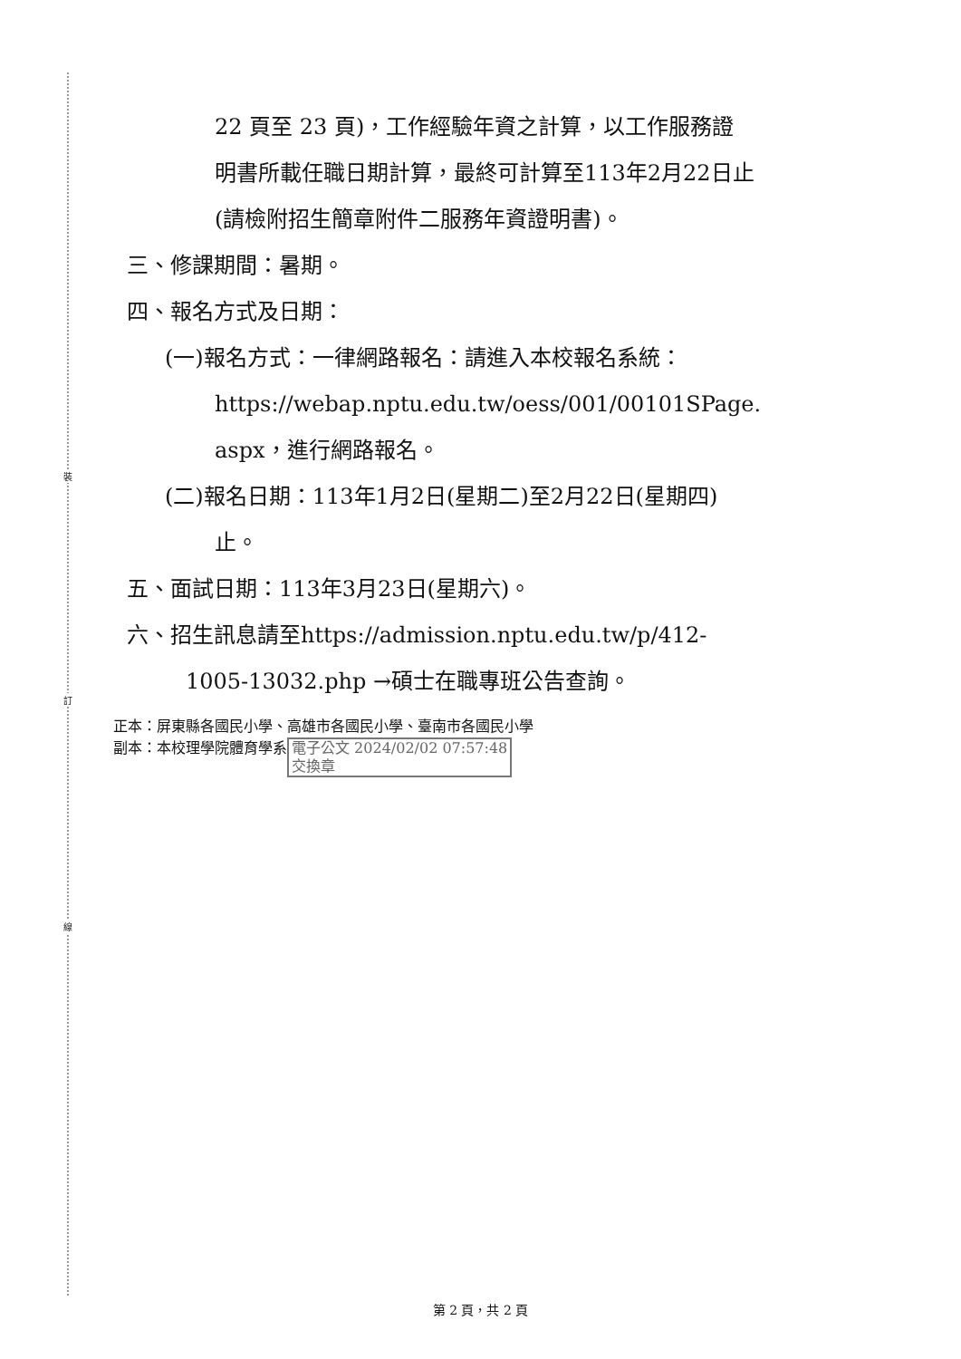裝
訂
線
22 頁至 23 頁)，工作經驗年資之計算，以工作服務證
明書所載任職日期計算，最終可計算至113年2月22日止
(請檢附招生簡章附件二服務年資證明書)。
三、修課期間：暑期。
四、報名方式及日期：
(一)報名方式：一律網路報名：請進入本校報名系統：
https://webap.nptu.edu.tw/oess/001/00101SPage.
aspx，進行網路報名。
(二)報名日期：113年1月2日(星期二)至2月22日(星期四)
止。
五、面試日期：113年3月23日(星期六)。
六、招生訊息請至https://admission.nptu.edu.tw/p/412-
1005-13032.php →碩士在職專班公告查詢。
正本：屏東縣各國民小學、高雄市各國民小學、臺南市各國民小學
副本：本校理學院體育學系 電子公文 2024/02/02 07:57:48
交換章
第 2 頁，共 2 頁